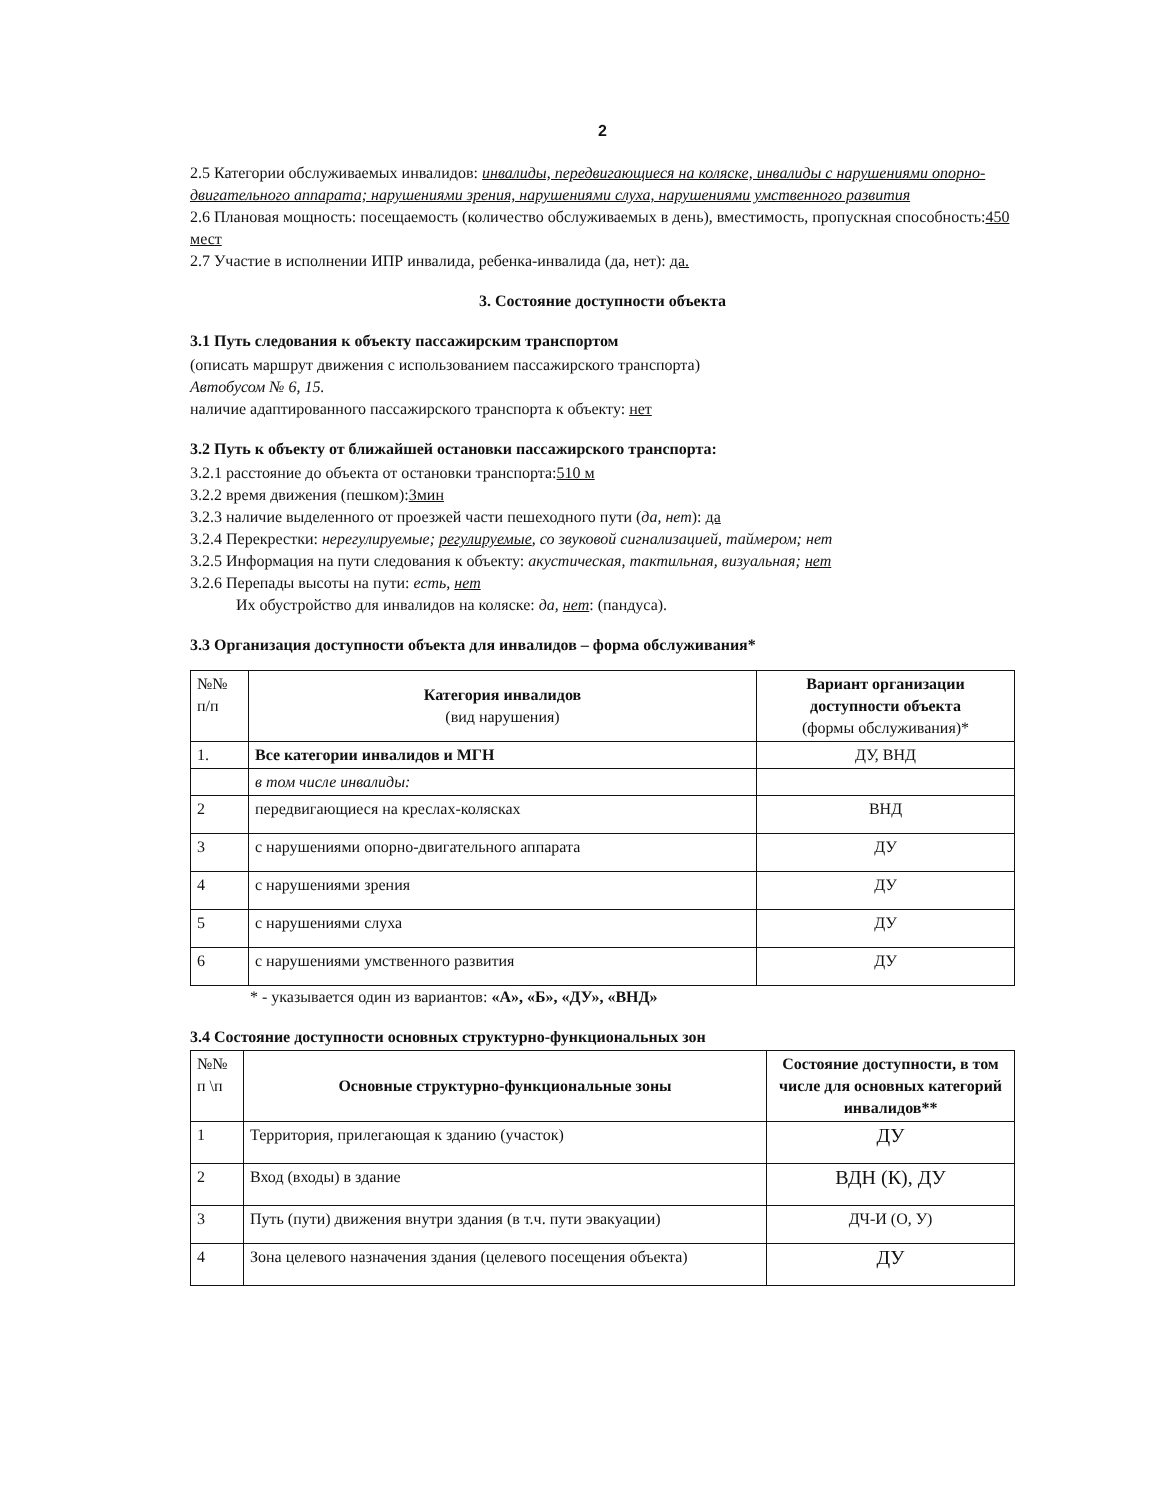2
2.5 Категории обслуживаемых инвалидов: инвалиды, передвигающиеся на коляске, инвалиды с нарушениями опорно-двигательного аппарата; нарушениями зрения, нарушениями слуха, нарушениями умственного развития
2.6 Плановая мощность: посещаемость (количество обслуживаемых в день), вместимость, пропускная способность:450 мест
2.7 Участие в исполнении ИПР инвалида, ребенка-инвалида (да, нет): да.
3. Состояние доступности объекта
3.1 Путь следования к объекту пассажирским транспортом
(описать маршрут движения с использованием пассажирского транспорта)
Автобусом № 6, 15.
наличие адаптированного пассажирского транспорта к объекту: нет
3.2 Путь к объекту от ближайшей остановки пассажирского транспорта:
3.2.1 расстояние до объекта от остановки транспорта:510 м
3.2.2 время движения (пешком):3мин
3.2.3 наличие выделенного от проезжей части пешеходного пути (да, нет): да
3.2.4 Перекрестки: нерегулируемые; регулируемые, со звуковой сигнализацией, таймером; нет
3.2.5 Информация на пути следования к объекту: акустическая, тактильная, визуальная; нет
3.2.6 Перепады высоты на пути: есть, нет
Их обустройство для инвалидов на коляске: да, нет: (пандуса).
3.3 Организация доступности объекта для инвалидов – форма обслуживания*
| №№ п/п | Категория инвалидов (вид нарушения) | Вариант организации доступности объекта (формы обслуживания)* |
| 1. | Все категории инвалидов и МГН | ДУ, ВНД |
| | в том числе инвалиды: | |
| 2 | передвигающиеся на креслах-колясках | ВНД |
| 3 | с нарушениями опорно-двигательного аппарата | ДУ |
| 4 | с нарушениями зрения | ДУ |
| 5 | с нарушениями слуха | ДУ |
| 6 | с нарушениями умственного развития | ДУ |
* - указывается один из вариантов: «А», «Б», «ДУ», «ВНД»
3.4 Состояние доступности основных структурно-функциональных зон
| №№ п \п | Основные структурно-функциональные зоны | Состояние доступности, в том числе для основных категорий инвалидов** |
| 1 | Территория, прилегающая к зданию (участок) | ДУ |
| 2 | Вход (входы) в здание | ВДН (К), ДУ |
| 3 | Путь (пути) движения внутри здания (в т.ч. пути эвакуации) | ДЧ-И (О, У) |
| 4 | Зона целевого назначения здания (целевого посещения объекта) | ДУ |